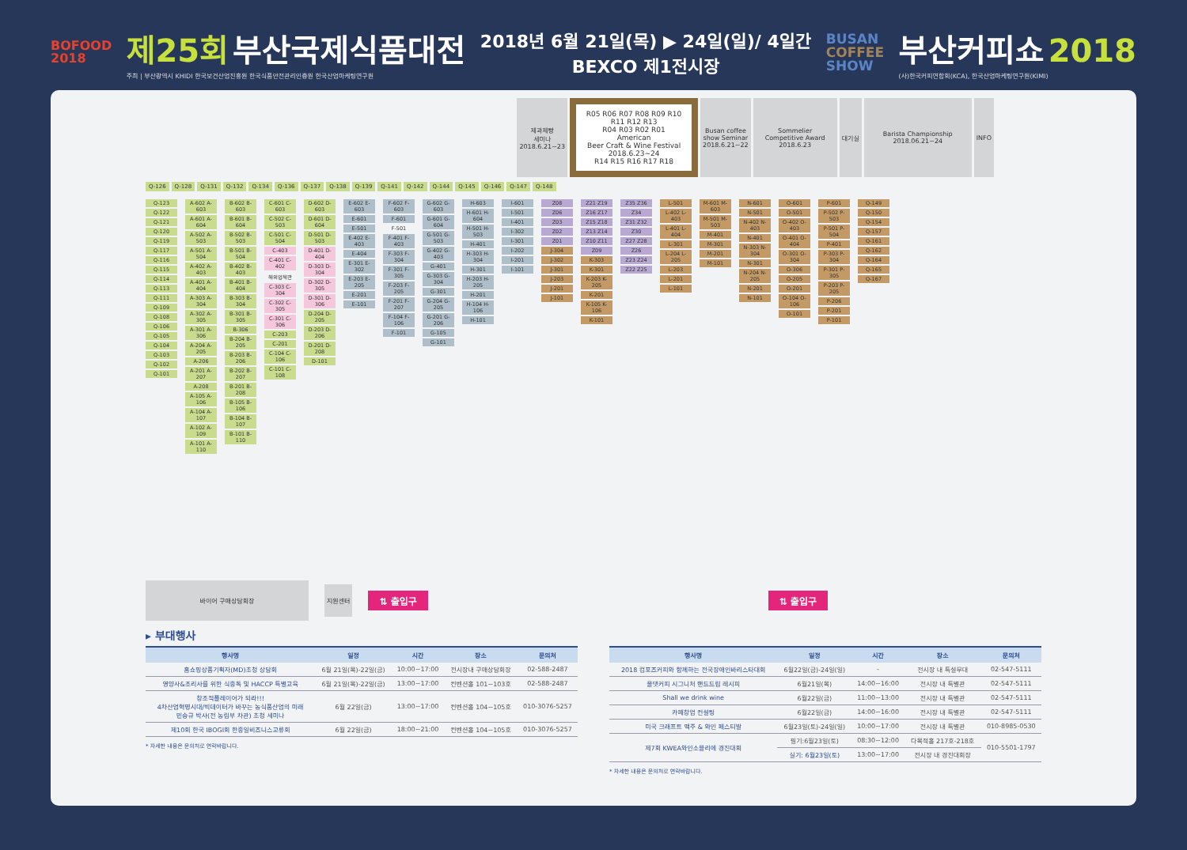BOFOOD
2018
제25회 부산국제식품대전
주최 | 부산광역시 KHIDI 한국보건산업진흥원 한국식품안전관리인증원 한국산업마케팅연구원
2018년 6월 21일(목) ▶ 24일(일)/ 4일간
BEXCO 제1전시장
BUSAN
COFFEE
SHOW
부산커피쇼 2018
(사)한국커피연합회(KCA), 한국산업마케팅연구원(KIMI)
제과제빵
세미나
2018.6.21~23
R05 R06 R07 R08 R09 R10 R11 R12 R13
R04 R03 R02 R01
American
Beer Craft & Wine Festival
2018.6.23~24
R14 R15 R16 R17 R18
Busan coffee
show Seminar
2018.6.21~22
Sommelier
Competitive Award
2018.6.23
대기실 Barista Championship
2018.06.21~24
INFO
Q-126 Q-128 Q-131 Q-132 Q-134 Q-136 Q-137 Q-138 Q-139 Q-141 Q-142 Q-144 Q-145 Q-146 Q-147 Q-148
Q-123
Q-122
Q-121
Q-120
Q-119
Q-117
Q-116
Q-115
Q-114
Q-113
Q-111
Q-109
Q-108
Q-106
Q-105
Q-104
Q-103
Q-102
Q-101
A-602 A-603
A-601 A-604
A-502 A-503
A-501 A-504
A-402 A-403
A-401 A-404
A-303 A-304
A-302 A-305
A-301 A-306
A-204 A-205
A-206
A-201 A-207
A-208
A-105 A-106
A-104 A-107
A-102 A-109
A-101 A-110
B-602 B-603
B-601 B-604
B-502 B-503
B-501 B-504
B-402 B-403
B-401 B-404
B-303 B-304
B-301 B-305
B-306
B-204 B-205
B-203 B-206
B-202 B-207
B-201 B-208
B-105 B-106
B-104 B-107
B-101 B-110
C-601 C-603
C-502 C-503
C-501 C-504
C-403
C-401 C-402
해외업체관
C-303 C-304
C-302 C-305
C-301 C-306
C-203
C-201
C-104 C-106
C-101 C-108
D-602 D-603
D-601 D-604
D-501 D-503
D-401 D-404
D-303 D-304
D-302 D-305
D-301 D-306
D-204 D-205
D-203 D-206
D-201 D-208
D-101
E-602 E-603
E-601
E-501
E-402 E-403
E-404
E-301 E-302
E-203 E-205
E-201
E-101
F-602 F-603
F-601
F-501
F-401 F-403
F-303 F-304
F-301 F-305
F-203 F-205
F-201 F-207
F-104 F-106
F-101
G-602 G-603
G-601 G-604
G-501 G-503
G-402 G-403
G-401
G-303 G-304
G-301
G-204 G-205
G-201 G-206
G-105
G-101
H-603
H-601 H-604
H-501 H-503
H-401
H-303 H-304
H-301
H-203 H-205
H-201
H-104 H-106
H-101
I-601
I-501
I-401
I-302
I-301
I-202
I-201
I-101
Z08
Z06
Z03
Z02
Z01
J-304
J-302
J-301
J-203
J-201
J-101
Z21 Z19
Z16 Z17
Z15 Z18
Z13 Z14
Z10 Z11
Z09
K-303
K-301
K-203 K-205
K-201
K-105 K-106
K-101
Z35 Z36
Z34
Z31 Z32
Z30
Z27 Z28
Z26
Z23 Z24
Z22 Z25
L-501
L-402 L-403
L-401 L-404
L-301
L-204 L-205
L-203
L-201
L-101
M-601 M-603
M-501 M-503
M-401
M-301
M-201
M-101
N-601
N-501
N-402 N-403
N-401
N-303 N-304
N-301
N-204 N-205
N-201
N-101
O-601
O-501
O-402 O-403
O-401 O-404
O-301 O-304
O-306
O-205
O-201
O-104 O-106
O-101
P-601
P-502 P-503
P-501 P-504
P-401
P-303 P-304
P-301 P-305
P-203 P-205
P-206
P-201
P-101
Q-149
Q-150
Q-154
Q-157
Q-161
Q-162
Q-164
Q-165
Q-167
바이어 구매상담회장
지원센터
⇅ 출입구 ⇅ 출입구
▸ 부대행사
| 행사명 | 일정 | 시간 | 장소 | 문의처 |
| --- | --- | --- | --- | --- |
| 홈쇼핑상품기획자(MD)초청 상담회 | 6월 21일(목)-22일(금) | 10:00~17:00 | 전시장내 구매상담회장 | 02-588-2487 |
| 영양사&조리사를 위한 식중독 및 HACCP 특별교육 | 6월 21일(목)-22일(금) | 13:00~17:00 | 컨벤션홀 101~103호 | 02-588-2487 |
| 창조적플레이어가 되라!!! 4차산업혁명시대/빅데이터가 바꾸는 농식품산업의 미래 민승규 박사(전 농림부 차관) 초청 세미나 | 6월 22일(금) | 13:00~17:00 | 컨벤션홀 104~105호 | 010-3076-5257 |
| 제10회 한국 IBOGI회 한중일비즈니스교류회 | 6월 22일(금) | 18:00~21:00 | 컨벤션홀 104~105호 | 010-3076-5257 |
* 자세한 내용은 문의처로 연락바랍니다.
| 행사명 | 일정 | 시간 | 장소 | 문의처 |
| --- | --- | --- | --- | --- |
| 2018 컴포즈커피와 함께하는 전국장애인바리스타대회 | 6월22일(금)-24일(일) | - | 전시장 내 특설무대 | 02-547-5111 |
| 올댓커피 시그니처 핸드드립 레시피 | 6월21일(목) | 14:00~16:00 | 전시장 내 특별관 | 02-547-5111 |
| Shall we drink wine | 6월22일(금) | 11:00~13:00 | 전시장 내 특별관 | 02-547-5111 |
| 카페창업 컨설팅 | 6월22일(금) | 14:00~16:00 | 전시장 내 특별관 | 02-547-5111 |
| 미국 크래프트 맥주 & 와인 페스티발 | 6월23일(토)-24일(일) | 10:00~17:00 | 전시장 내 특별관 | 010-8985-0530 |
| 제7회 KWEA와인소믈리에 경진대회 | 필기:6월23일(토) | 08:30~12:00 | 다목적홀 217호-218호 | 010-5501-1797 |
| | 실기: 6월23일(토) | 13:00~17:00 | 전시장 내 경진대회장 | |
* 자세한 내용은 문의처로 연락바랍니다.